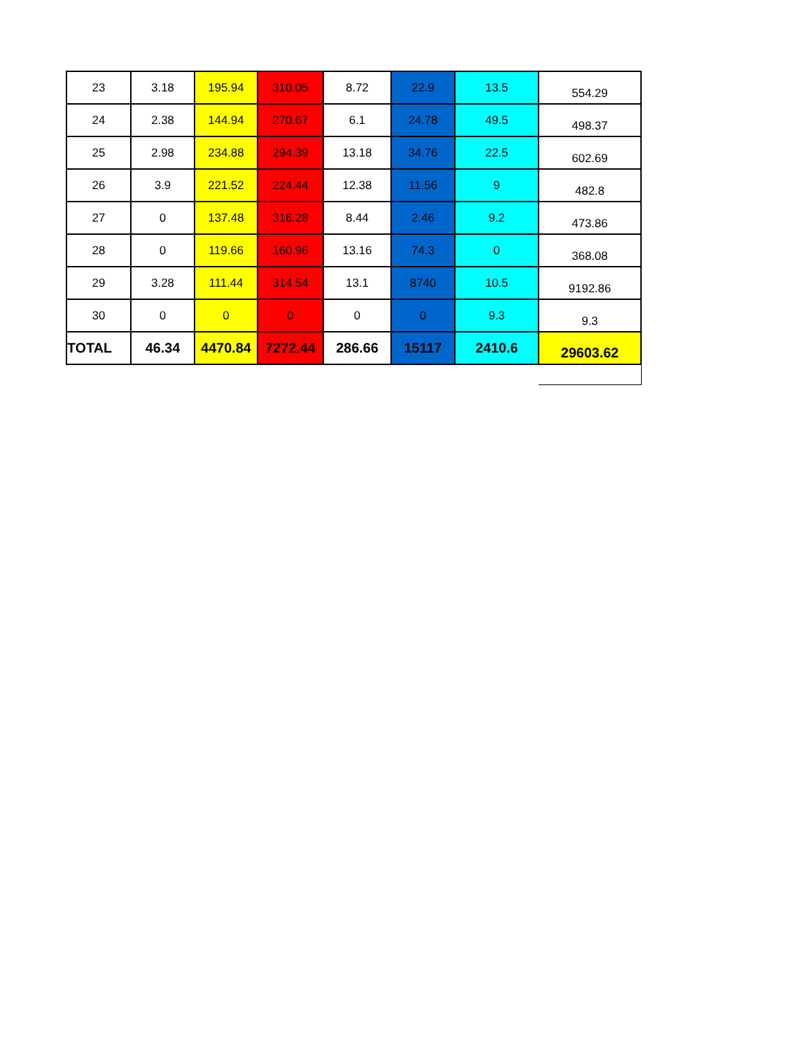| 23 | 3.18 | 195.94 | 310.05 | 8.72 | 22.9 | 13.5 | 554.29 |
| 24 | 2.38 | 144.94 | 270.67 | 6.1 | 24.78 | 49.5 | 498.37 |
| 25 | 2.98 | 234.88 | 294.39 | 13.18 | 34.76 | 22.5 | 602.69 |
| 26 | 3.9 | 221.52 | 224.44 | 12.38 | 11.56 | 9 | 482.8 |
| 27 | 0 | 137.48 | 316.28 | 8.44 | 2.46 | 9.2 | 473.86 |
| 28 | 0 | 119.66 | 160.96 | 13.16 | 74.3 | 0 | 368.08 |
| 29 | 3.28 | 111.44 | 314.54 | 13.1 | 8740 | 10.5 | 9192.86 |
| 30 | 0 | 0 | 0 | 0 | 0 | 9.3 | 9.3 |
| TOTAL | 46.34 | 4470.84 | 7272.44 | 286.66 | 15117 | 2410.6 | 29603.62 |